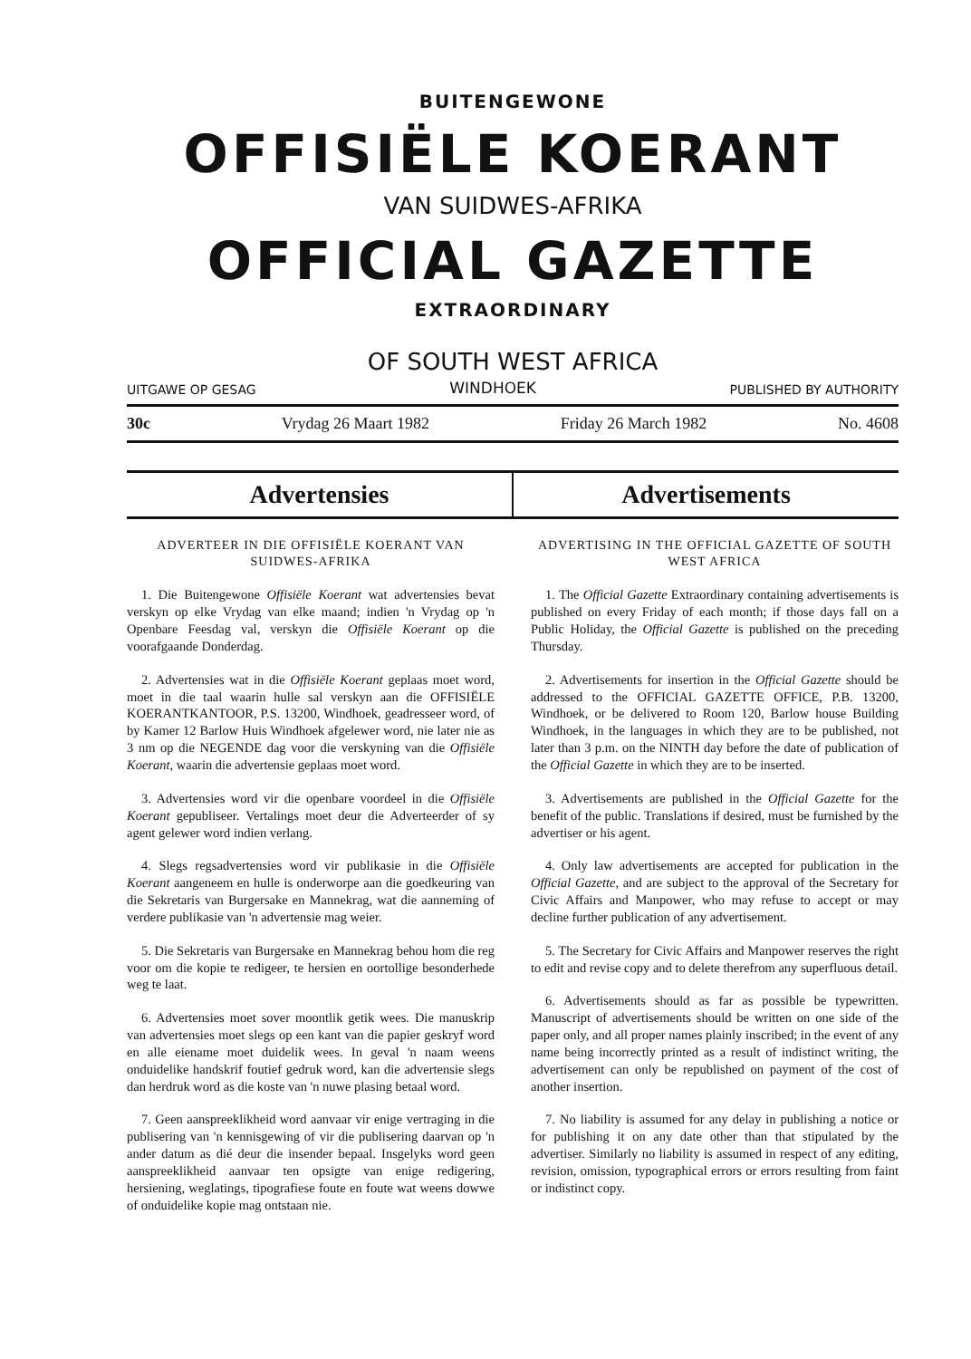BUITENGEWONE
OFFISIËLE KOERANT
VAN SUIDWES-AFRIKA
OFFICIAL GAZETTE
EXTRAORDINARY
OF SOUTH WEST AFRICA
UITGAWE OP GESAG WINDHOEK PUBLISHED BY AUTHORITY
30c Vrydag 26 Maart 1982 Friday 26 March 1982 No. 4608
Advertensies Advertisements
ADVERTEER IN DIE OFFISIËLE KOERANT VAN SUIDWES-AFRIKA
1. Die Buitengewone Offisiële Koerant wat advertensies bevat verskyn op elke Vrydag van elke maand; indien 'n Vrydag op 'n Openbare Feesdag val, verskyn die Offisiële Koerant op die voorafgaande Donderdag.
2. Advertensies wat in die Offisiële Koerant geplaas moet word, moet in die taal waarin hulle sal verskyn aan die OFFISIËLE KOERANTKANTOOR, P.S. 13200, Windhoek, geadresseer word, of by Kamer 12 Barlow Huis Windhoek afgelewer word, nie later nie as 3 nm op die NEGENDE dag voor die verskyning van die Offisiële Koerant, waarin die advertensie geplaas moet word.
3. Advertensies word vir die openbare voordeel in die Offisiële Koerant gepubliseer. Vertalings moet deur die Adverteerder of sy agent gelewer word indien verlang.
4. Slegs regsadvertensies word vir publikasie in die Offisiële Koerant aangeneem en hulle is onderworpe aan die goedkeuring van die Sekretaris van Burgersake en Mannekrag, wat die aanneming of verdere publikasie van 'n advertensie mag weier.
5. Die Sekretaris van Burgersake en Mannekrag behou hom die reg voor om die kopie te redigeer, te hersien en oortollige besonderhede weg te laat.
6. Advertensies moet sover moontlik getik wees. Die manuskrip van advertensies moet slegs op een kant van die papier geskryf word en alle eiename moet duidelik wees. In geval 'n naam weens onduidelike handskrif foutief gedruk word, kan die advertensie slegs dan herdruk word as die koste van 'n nuwe plasing betaal word.
7. Geen aanspreeklikheid word aanvaar vir enige vertraging in die publisering van 'n kennisgewing of vir die publisering daarvan op 'n ander datum as dié deur die insender bepaal. Insgelyks word geen aanspreeklikheid aanvaar ten opsigte van enige redigering, hersiening, weglatings, tipografiese foute en foute wat weens dowwe of onduidelike kopie mag ontstaan nie.
ADVERTISING IN THE OFFICIAL GAZETTE OF SOUTH WEST AFRICA
1. The Official Gazette Extraordinary containing advertisements is published on every Friday of each month; if those days fall on a Public Holiday, the Official Gazette is published on the preceding Thursday.
2. Advertisements for insertion in the Official Gazette should be addressed to the OFFICIAL GAZETTE OFFICE, P.B. 13200, Windhoek, or be delivered to Room 120, Barlow house Building Windhoek, in the languages in which they are to be published, not later than 3 p.m. on the NINTH day before the date of publication of the Official Gazette in which they are to be inserted.
3. Advertisements are published in the Official Gazette for the benefit of the public. Translations if desired, must be furnished by the advertiser or his agent.
4. Only law advertisements are accepted for publication in the Official Gazette, and are subject to the approval of the Secretary for Civic Affairs and Manpower, who may refuse to accept or may decline further publication of any advertisement.
5. The Secretary for Civic Affairs and Manpower reserves the right to edit and revise copy and to delete therefrom any superfluous detail.
6. Advertisements should as far as possible be typewritten. Manuscript of advertisements should be written on one side of the paper only, and all proper names plainly inscribed; in the event of any name being incorrectly printed as a result of indistinct writing, the advertisement can only be republished on payment of the cost of another insertion.
7. No liability is assumed for any delay in publishing a notice or for publishing it on any date other than that stipulated by the advertiser. Similarly no liability is assumed in respect of any editing, revision, omission, typographical errors or errors resulting from faint or indistinct copy.